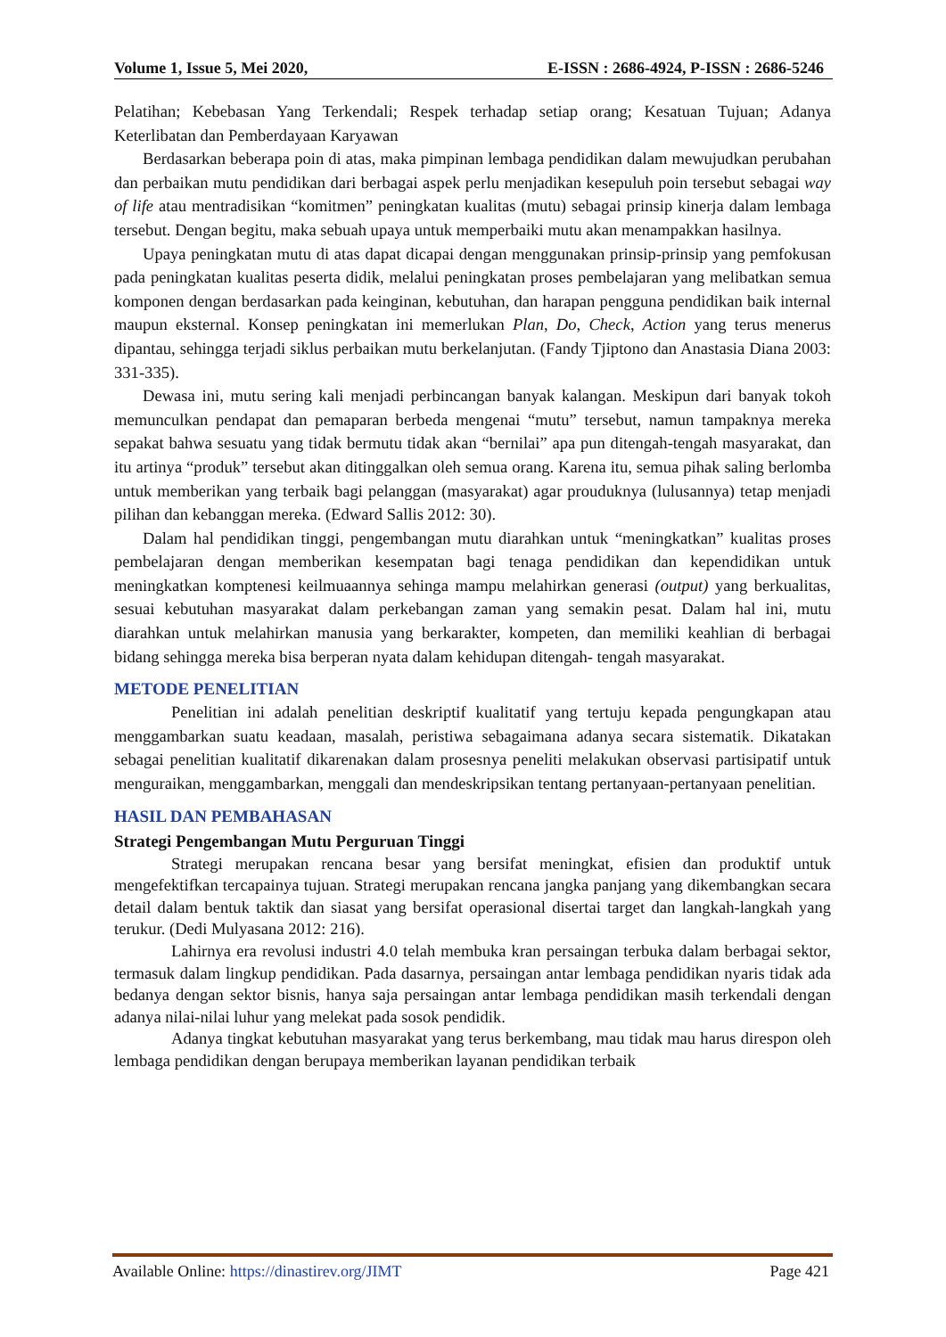Volume 1, Issue 5, Mei 2020, E-ISSN : 2686-4924, P-ISSN : 2686-5246
Pelatihan; Kebebasan Yang Terkendali; Respek terhadap setiap orang; Kesatuan Tujuan; Adanya Keterlibatan dan Pemberdayaan Karyawan
Berdasarkan beberapa poin di atas, maka pimpinan lembaga pendidikan dalam mewujudkan perubahan dan perbaikan mutu pendidikan dari berbagai aspek perlu menjadikan kesepuluh poin tersebut sebagai way of life atau mentradisikan “komitmen” peningkatan kualitas (mutu) sebagai prinsip kinerja dalam lembaga tersebut. Dengan begitu, maka sebuah upaya untuk memperbaiki mutu akan menampakkan hasilnya.
Upaya peningkatan mutu di atas dapat dicapai dengan menggunakan prinsip-prinsip yang pemfokusan pada peningkatan kualitas peserta didik, melalui peningkatan proses pembelajaran yang melibatkan semua komponen dengan berdasarkan pada keinginan, kebutuhan, dan harapan pengguna pendidikan baik internal maupun eksternal. Konsep peningkatan ini memerlukan Plan, Do, Check, Action yang terus menerus dipantau, sehingga terjadi siklus perbaikan mutu berkelanjutan. (Fandy Tjiptono dan Anastasia Diana 2003: 331-335).
Dewasa ini, mutu sering kali menjadi perbincangan banyak kalangan. Meskipun dari banyak tokoh memunculkan pendapat dan pemaparan berbeda mengenai “mutu” tersebut, namun tampaknya mereka sepakat bahwa sesuatu yang tidak bermutu tidak akan “bernilai” apa pun ditengah-tengah masyarakat, dan itu artinya “produk” tersebut akan ditinggalkan oleh semua orang. Karena itu, semua pihak saling berlomba untuk memberikan yang terbaik bagi pelanggan (masyarakat) agar prouduknya (lulusannya) tetap menjadi pilihan dan kebanggan mereka. (Edward Sallis 2012: 30).
Dalam hal pendidikan tinggi, pengembangan mutu diarahkan untuk “meningkatkan” kualitas proses pembelajaran dengan memberikan kesempatan bagi tenaga pendidikan dan kependidikan untuk meningkatkan komptenesi keilmuaannya sehinga mampu melahirkan generasi (output) yang berkualitas, sesuai kebutuhan masyarakat dalam perkebangan zaman yang semakin pesat. Dalam hal ini, mutu diarahkan untuk melahirkan manusia yang berkarakter, kompeten, dan memiliki keahlian di berbagai bidang sehingga mereka bisa berperan nyata dalam kehidupan ditengah- tengah masyarakat.
METODE PENELITIAN
Penelitian ini adalah penelitian deskriptif kualitatif yang tertuju kepada pengungkapan atau menggambarkan suatu keadaan, masalah, peristiwa sebagaimana adanya secara sistematik. Dikatakan sebagai penelitian kualitatif dikarenakan dalam prosesnya peneliti melakukan observasi partisipatif untuk menguraikan, menggambarkan, menggali dan mendeskripsikan tentang pertanyaan-pertanyaan penelitian.
HASIL DAN PEMBAHASAN
Strategi Pengembangan Mutu Perguruan Tinggi
Strategi merupakan rencana besar yang bersifat meningkat, efisien dan produktif untuk mengefektifkan tercapainya tujuan. Strategi merupakan rencana jangka panjang yang dikembangkan secara detail dalam bentuk taktik dan siasat yang bersifat operasional disertai target dan langkah-langkah yang terukur. (Dedi Mulyasana 2012: 216).
Lahirnya era revolusi industri 4.0 telah membuka kran persaingan terbuka dalam berbagai sektor, termasuk dalam lingkup pendidikan. Pada dasarnya, persaingan antar lembaga pendidikan nyaris tidak ada bedanya dengan sektor bisnis, hanya saja persaingan antar lembaga pendidikan masih terkendali dengan adanya nilai-nilai luhur yang melekat pada sosok pendidik.
Adanya tingkat kebutuhan masyarakat yang terus berkembang, mau tidak mau harus direspon oleh lembaga pendidikan dengan berupaya memberikan layanan pendidikan terbaik
Available Online: https://dinastirev.org/JIMT Page 421